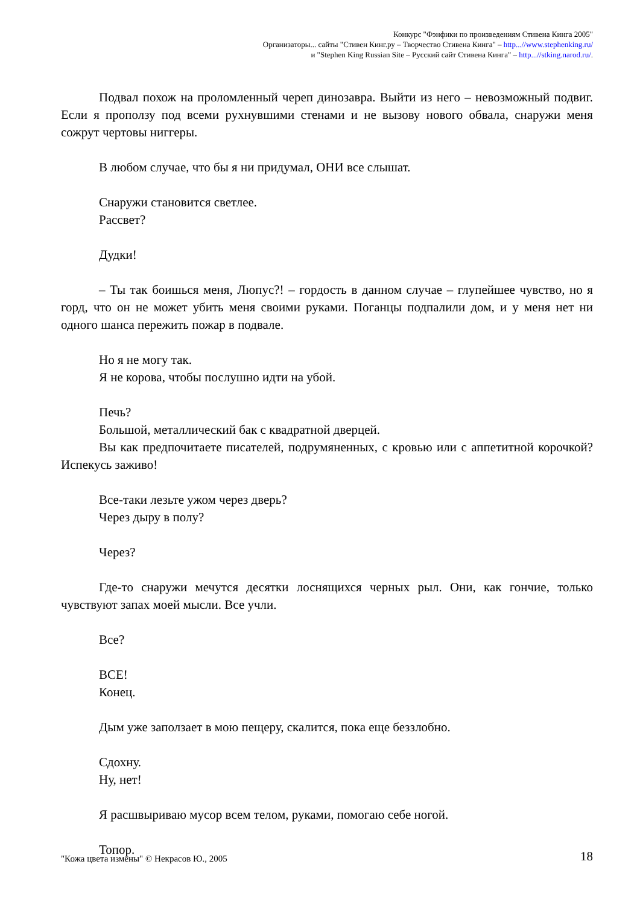Конкурс "Фэнфики по произведениям Стивена Кинга 2005"
Организаторы... сайты "Стивен Кинг.ру – Творчество Стивена Кинга" – http...//www.stephenking.ru/
и "Stephen King Russian Site – Русский сайт Стивена Кинга" – http...//stking.narod.ru/.
Подвал похож на проломленный череп динозавра. Выйти из него – невозможный подвиг. Если я проползу под всеми рухнувшими стенами и не вызову нового обвала, снаружи меня сожрут чертовы ниггеры.
В любом случае, что бы я ни придумал, ОНИ все слышат.
Снаружи становится светлее.
Рассвет?
Дудки!
– Ты так боишься меня, Люпус?! – гордость в данном случае – глупейшее чувство, но я горд, что он не может убить меня своими руками. Поганцы подпалили дом, и у меня нет ни одного шанса пережить пожар в подвале.
Но я не могу так.
Я не корова, чтобы послушно идти на убой.
Печь?
Большой, металлический бак с квадратной дверцей.
Вы как предпочитаете писателей, подрумяненных, с кровью или с аппетитной корочкой? Испекусь заживо!
Все-таки лезьте ужом через дверь?
Через дыру в полу?
Через?
Где-то снаружи мечутся десятки лоснящихся черных рыл. Они, как гончие, только чувствуют запах моей мысли. Все учли.
Все?
ВСЕ!
Конец.
Дым уже заползает в мою пещеру, скалится, пока еще беззлобно.
Сдохну.
Ну, нет!
Я расшвыриваю мусор всем телом, руками, помогаю себе ногой.
Топор.
"Кожа цвета измены" © Некрасов Ю., 2005 18